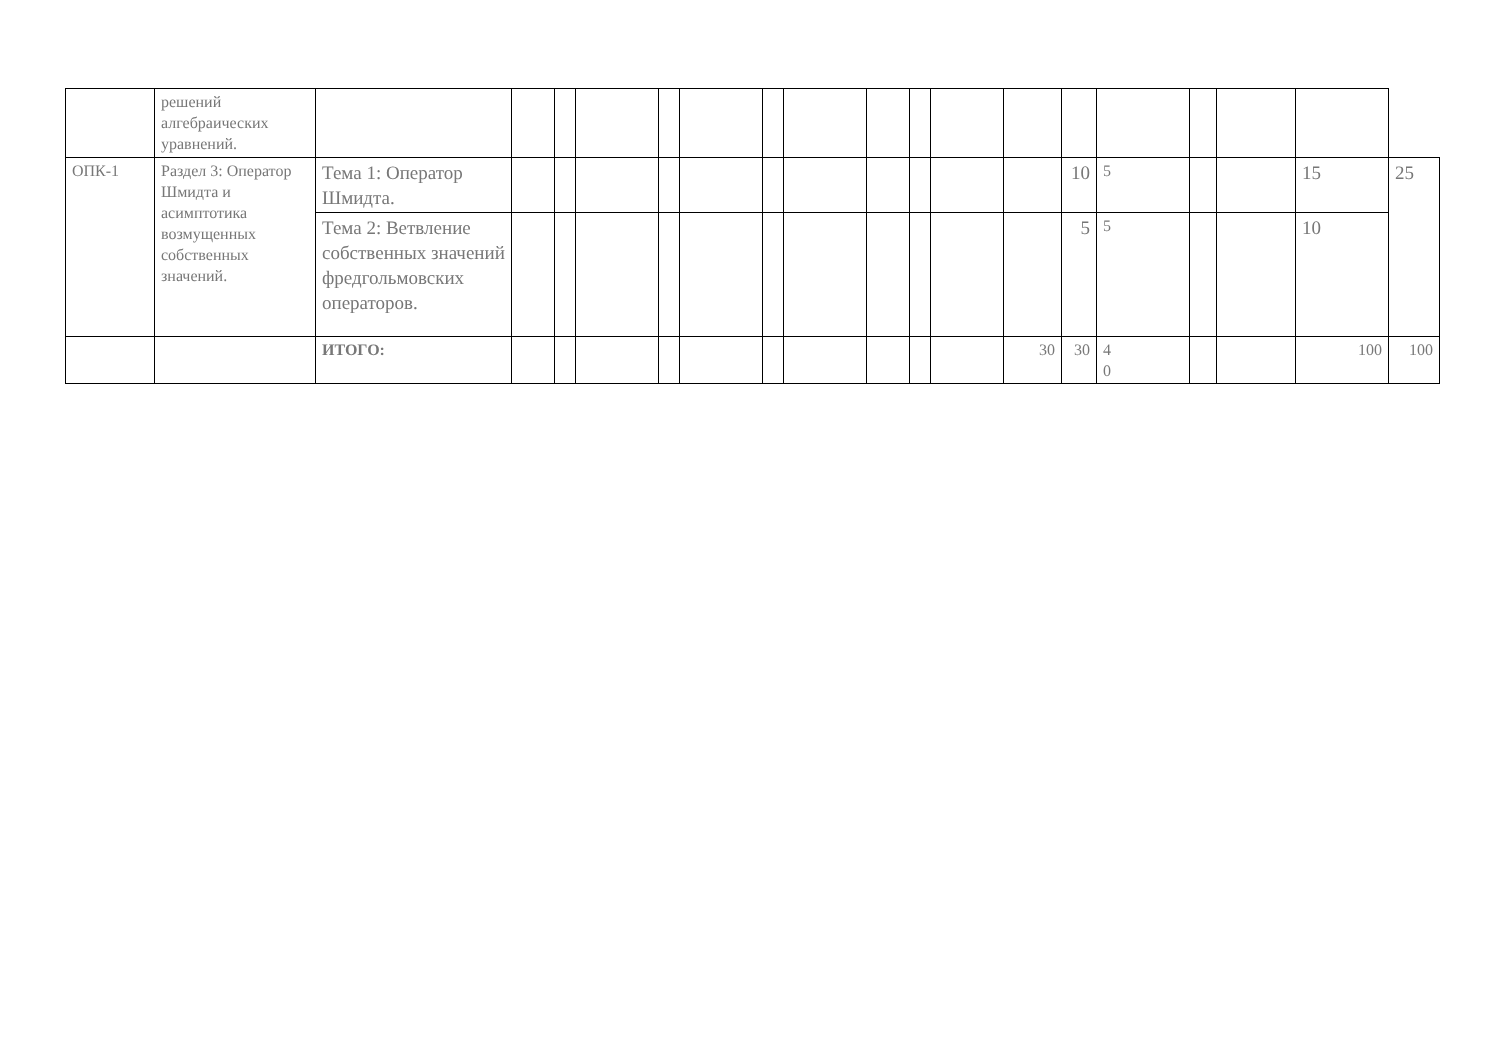| | решений алгебраических уравнений. | | | | | | | | | | | | | | | | | | |
| ОПК-1 | Раздел 3: Оператор Шмидта и асимптотика возмущенных собственных значений. | Тема 1: Оператор Шмидта. | | | | | | | | | | | | 10 | 5 | | | 15 | 25 |
| | | Тема 2: Ветвление собственных значений фредгольмовских операторов. | | | | | | | | | | | | 5 | 5 | | | 10 | |
| | | ИТОГО: | | | | | | | | | | | 30 | 30 | 4 0 | | | 100 | 100 |